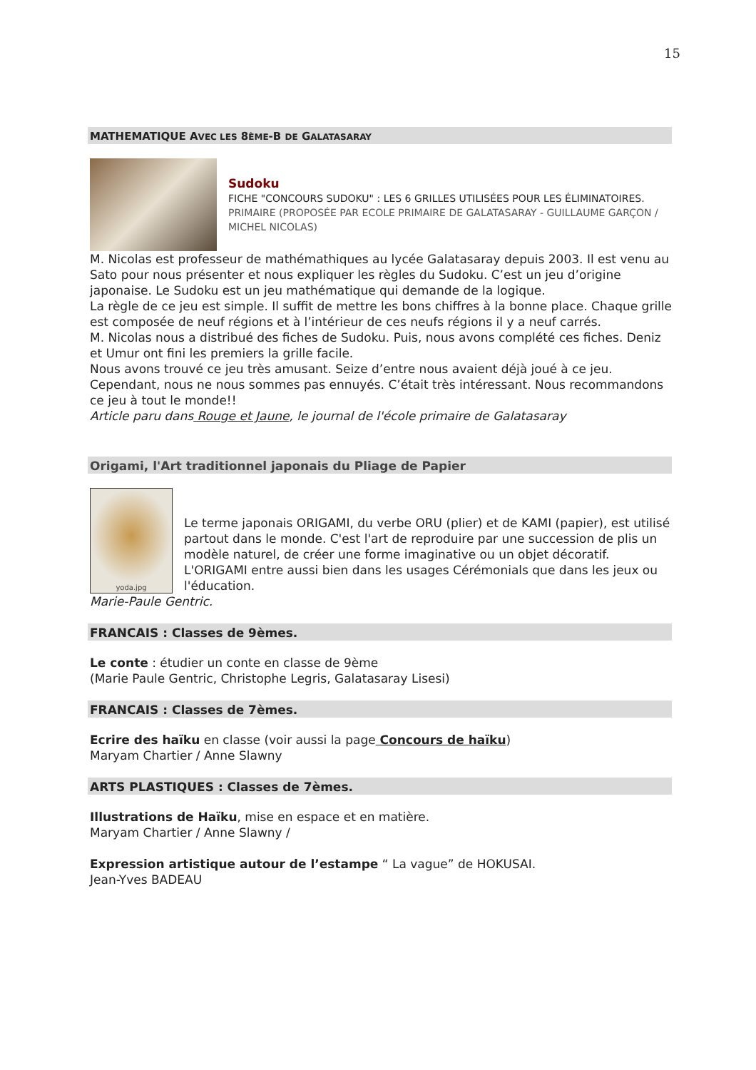15
MATHEMATIQUE AVEC LES 8ÈME-B DE GALATASARAY
Sudoku
FICHE "CONCOURS SUDOKU" : LES 6 GRILLES UTILISÉES POUR LES ÉLIMINATOIRES.
PRIMAIRE (PROPOSÉE PAR ECOLE PRIMAIRE DE GALATASARAY - GUILLAUME GARÇON / MICHEL NICOLAS)
M. Nicolas est professeur de mathémathiques au lycée Galatasaray depuis 2003. Il est venu au Sato pour nous présenter et nous expliquer les règles du Sudoku. C’est un jeu d’origine japonaise. Le Sudoku est un jeu mathématique qui demande de la logique.
La règle de ce jeu est simple. Il suffit de mettre les bons chiffres à la bonne place. Chaque grille est composée de neuf régions et à l’intérieur de ces neufs régions il y a neuf carrés.
M. Nicolas nous a distribué des fiches de Sudoku. Puis, nous avons complété ces fiches. Deniz et Umur ont fini les premiers la grille facile.
Nous avons trouvé ce jeu très amusant. Seize d’entre nous avaient déjà joué à ce jeu. Cependant, nous ne nous sommes pas ennuyés. C’était très intéressant. Nous recommandons ce jeu à tout le monde!!
Article paru dans Rouge et Jaune, le journal de l'école primaire de Galatasaray
Origami, l'Art traditionnel japonais du Pliage de Papier
yoda.jpg
Le terme japonais ORIGAMI, du verbe ORU (plier) et de KAMI (papier), est utilisé partout dans le monde. C'est l'art de reproduire par une succession de plis un modèle naturel, de créer une forme imaginative ou un objet décoratif. L'ORIGAMI entre aussi bien dans les usages Cérémonials que dans les jeux ou l'éducation.
Marie-Paule Gentric.
FRANCAIS : Classes de 9èmes.
Le conte : étudier un conte en classe de 9ème
(Marie Paule Gentric, Christophe Legris, Galatasaray Lisesi)
FRANCAIS : Classes de 7èmes.
Ecrire des haïku en classe (voir aussi la page Concours de haïku)
Maryam Chartier / Anne Slawny
ARTS PLASTIQUES : Classes de 7èmes.
Illustrations de Haïku, mise en espace et en matière.
Maryam Chartier / Anne Slawny /
Expression artistique autour de l’estampe “ La vague” de HOKUSAI.
Jean-Yves BADEAU